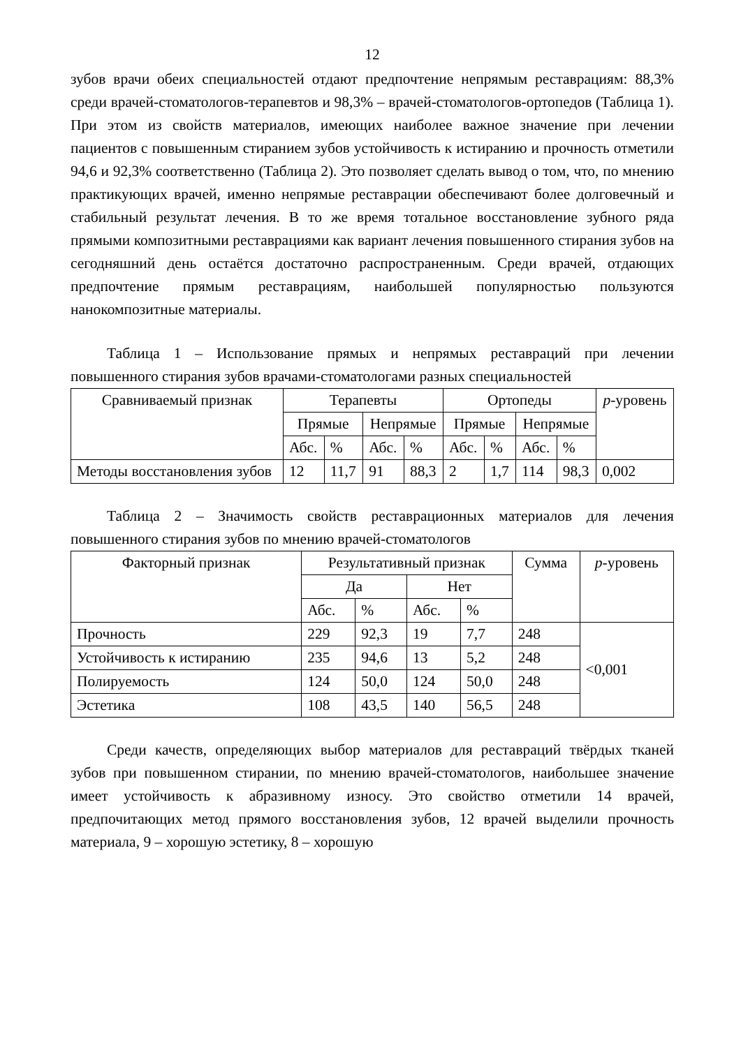12
зубов врачи обеих специальностей отдают предпочтение непрямым реставрациям: 88,3% среди врачей-стоматологов-терапевтов и 98,3% – врачей-стоматологов-ортопедов (Таблица 1). При этом из свойств материалов, имеющих наиболее важное значение при лечении пациентов с повышенным стиранием зубов устойчивость к истиранию и прочность отметили 94,6 и 92,3% соответственно (Таблица 2). Это позволяет сделать вывод о том, что, по мнению практикующих врачей, именно непрямые реставрации обеспечивают более долговечный и стабильный результат лечения. В то же время тотальное восстановление зубного ряда прямыми композитными реставрациями как вариант лечения повышенного стирания зубов на сегодняшний день остаётся достаточно распространенным. Среди врачей, отдающих предпочтение прямым реставрациям, наибольшей популярностью пользуются нанокомпозитные материалы.
Таблица 1 – Использование прямых и непрямых реставраций при лечении повышенного стирания зубов врачами-стоматологами разных специальностей
| Сравниваемый признак | Терапевты | | | | Ортопеды | | | | p -уровень |
| --- | --- | --- | --- | --- | --- | --- | --- | --- | --- |
| | Прямые | | Непрямые | | Прямые | | Непрямые | | |
| | Абс. | % | Абс. | % | Абс. | % | Абс. | % | |
| Методы восстановления зубов | 12 | 11,7 | 91 | 88,3 | 2 | 1,7 | 114 | 98,3 | 0,002 |
Таблица 2 – Значимость свойств реставрационных материалов для лечения повышенного стирания зубов по мнению врачей-стоматологов
| Факторный признак | Результативный признак | | | | Сумма | p -уровень |
| --- | --- | --- | --- | --- | --- | --- |
| | Да | | Нет | | | |
| | Абс. | % | Абс. | % | | |
| Прочность | 229 | 92,3 | 19 | 7,7 | 248 | <0,001 |
| Устойчивость к истиранию | 235 | 94,6 | 13 | 5,2 | 248 | |
| Полируемость | 124 | 50,0 | 124 | 50,0 | 248 | |
| Эстетика | 108 | 43,5 | 140 | 56,5 | 248 | |
Среди качеств, определяющих выбор материалов для реставраций твёрдых тканей зубов при повышенном стирании, по мнению врачей-стоматологов, наибольшее значение имеет устойчивость к абразивному износу. Это свойство отметили 14 врачей, предпочитающих метод прямого восстановления зубов, 12 врачей выделили прочность материала, 9 – хорошую эстетику, 8 – хорошую